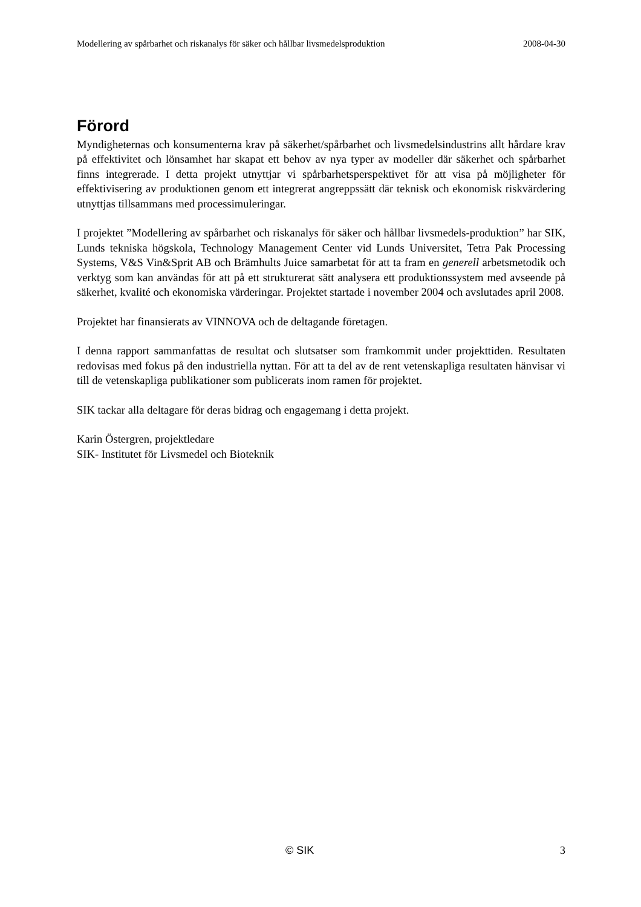Modellering av spårbarhet och riskanalys för säker och hållbar livsmedelsproduktion 2008-04-30
Förord
Myndigheternas och konsumenterna krav på säkerhet/spårbarhet och livsmedelsindustrins allt hårdare krav på effektivitet och lönsamhet har skapat ett behov av nya typer av modeller där säkerhet och spårbarhet finns integrerade. I detta projekt utnyttjar vi spårbarhetsperspektivet för att visa på möjligheter för effektivisering av produktionen genom ett integrerat angreppssätt där teknisk och ekonomisk riskvärdering utnyttjas tillsammans med processimuleringar.
I projektet ”Modellering av spårbarhet och riskanalys för säker och hållbar livsmedels-produktion” har SIK, Lunds tekniska högskola, Technology Management Center vid Lunds Universitet, Tetra Pak Processing Systems, V&S Vin&Sprit AB och Brämhults Juice samarbetat för att ta fram en generell arbetsmetodik och verktyg som kan användas för att på ett strukturerat sätt analysera ett produktionssystem med avseende på säkerhet, kvalité och ekonomiska värderingar. Projektet startade i november 2004 och avslutades april 2008.
Projektet har finansierats av VINNOVA och de deltagande företagen.
I denna rapport sammanfattas de resultat och slutsatser som framkommit under projekttiden. Resultaten redovisas med fokus på den industriella nyttan. För att ta del av de rent vetenskapliga resultaten hänvisar vi till de vetenskapliga publikationer som publicerats inom ramen för projektet.
SIK tackar alla deltagare för deras bidrag och engagemang i detta projekt.
Karin Östergren, projektledare
SIK- Institutet för Livsmedel och Bioteknik
© SIK 3